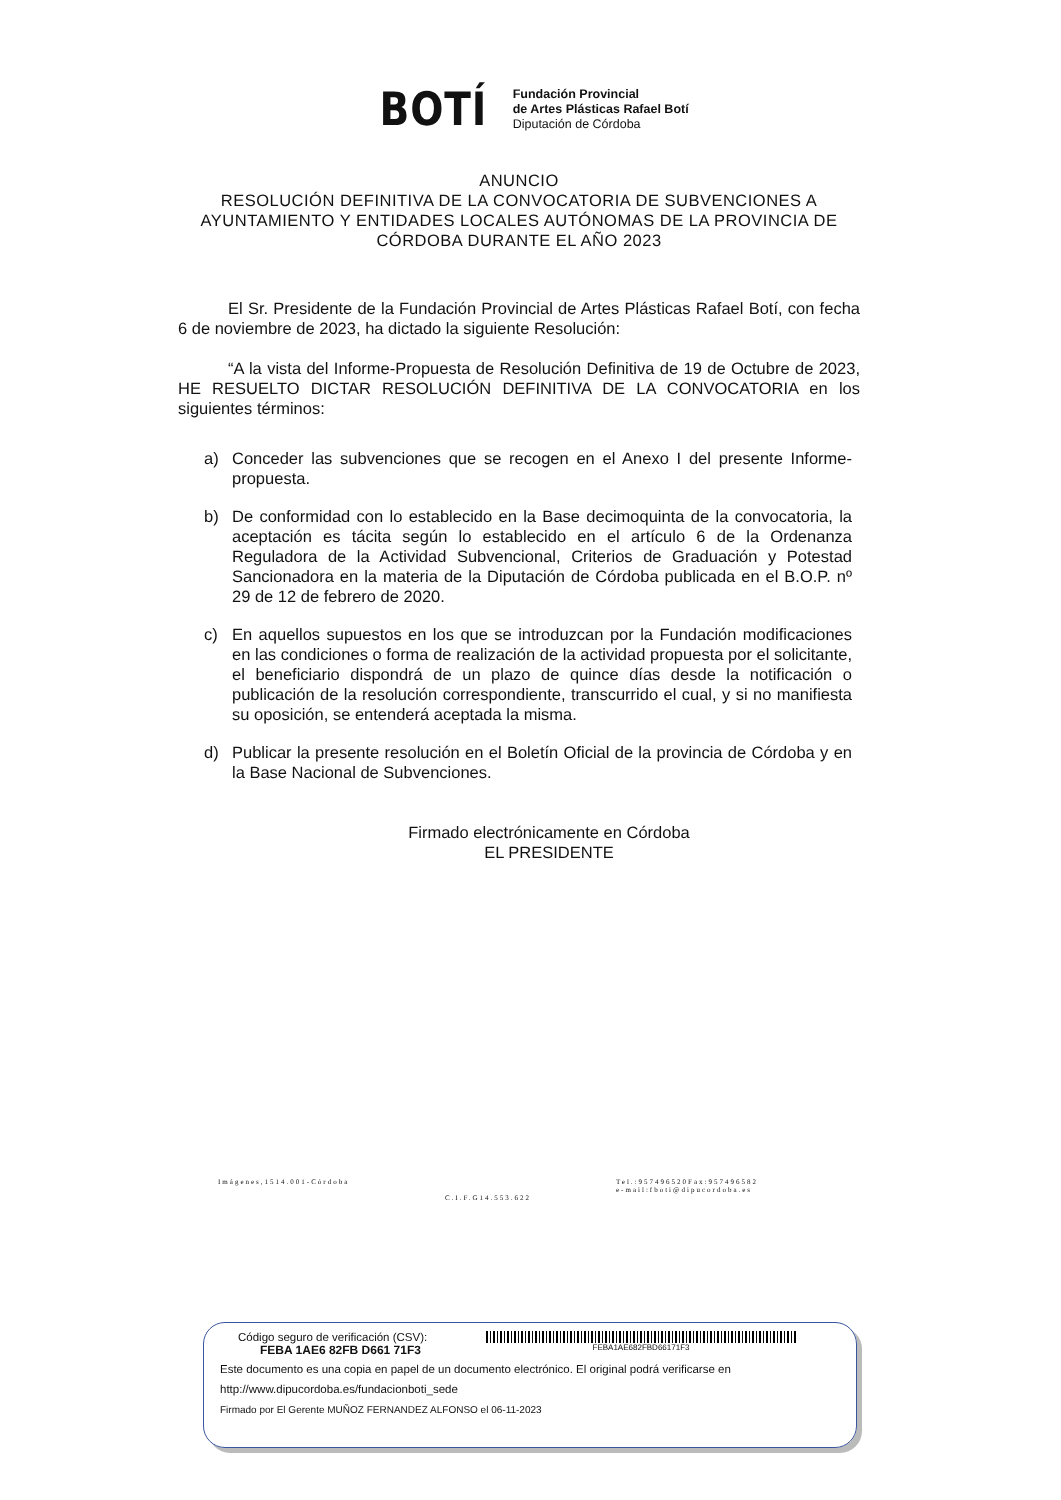BOTÍ
Fundación Provincial
de Artes Plásticas Rafael Botí
Diputación de Córdoba
ANUNCIO
RESOLUCIÓN DEFINITIVA DE LA CONVOCATORIA DE SUBVENCIONES A AYUNTAMIENTO Y ENTIDADES LOCALES AUTÓNOMAS DE LA PROVINCIA DE CÓRDOBA DURANTE EL AÑO 2023
El Sr. Presidente de la Fundación Provincial de Artes Plásticas Rafael Botí, con fecha 6 de noviembre de 2023, ha dictado la siguiente Resolución:
“A la vista del Informe-Propuesta de Resolución Definitiva de 19 de Octubre de 2023, HE RESUELTO DICTAR RESOLUCIÓN DEFINITIVA DE LA CONVOCATORIA en los siguientes términos:
a) Conceder las subvenciones que se recogen en el Anexo I del presente Informe-propuesta.
b) De conformidad con lo establecido en la Base decimoquinta de la convocatoria, la aceptación es tácita según lo establecido en el artículo 6 de la Ordenanza Reguladora de la Actividad Subvencional, Criterios de Graduación y Potestad Sancionadora en la materia de la Diputación de Córdoba publicada en el B.O.P. nº 29 de 12 de febrero de 2020.
c) En aquellos supuestos en los que se introduzcan por la Fundación modificaciones en las condiciones o forma de realización de la actividad propuesta por el solicitante, el beneficiario dispondrá de un plazo de quince días desde la notificación o publicación de la resolución correspondiente, transcurrido el cual, y si no manifiesta su oposición, se entenderá aceptada la misma.
d) Publicar la presente resolución en el Boletín Oficial de la provincia de Córdoba y en la Base Nacional de Subvenciones.
Firmado electrónicamente en Córdoba
EL PRESIDENTE
Imágenes,1514.001-Córdoba Tel.:957496520Fax:957496582
e-mail:fboti@dipucordoba.es
C.I.F.G14.553.622
Código seguro de verificación (CSV):
FEBA 1AE6 82FB D661 71F3
FEBA1AE682FBD66171F3
Este documento es una copia en papel de un documento electrónico. El original podrá verificarse en
http://www.dipucordoba.es/fundacionboti_sede
Firmado por El Gerente MUÑOZ FERNANDEZ ALFONSO el 06-11-2023